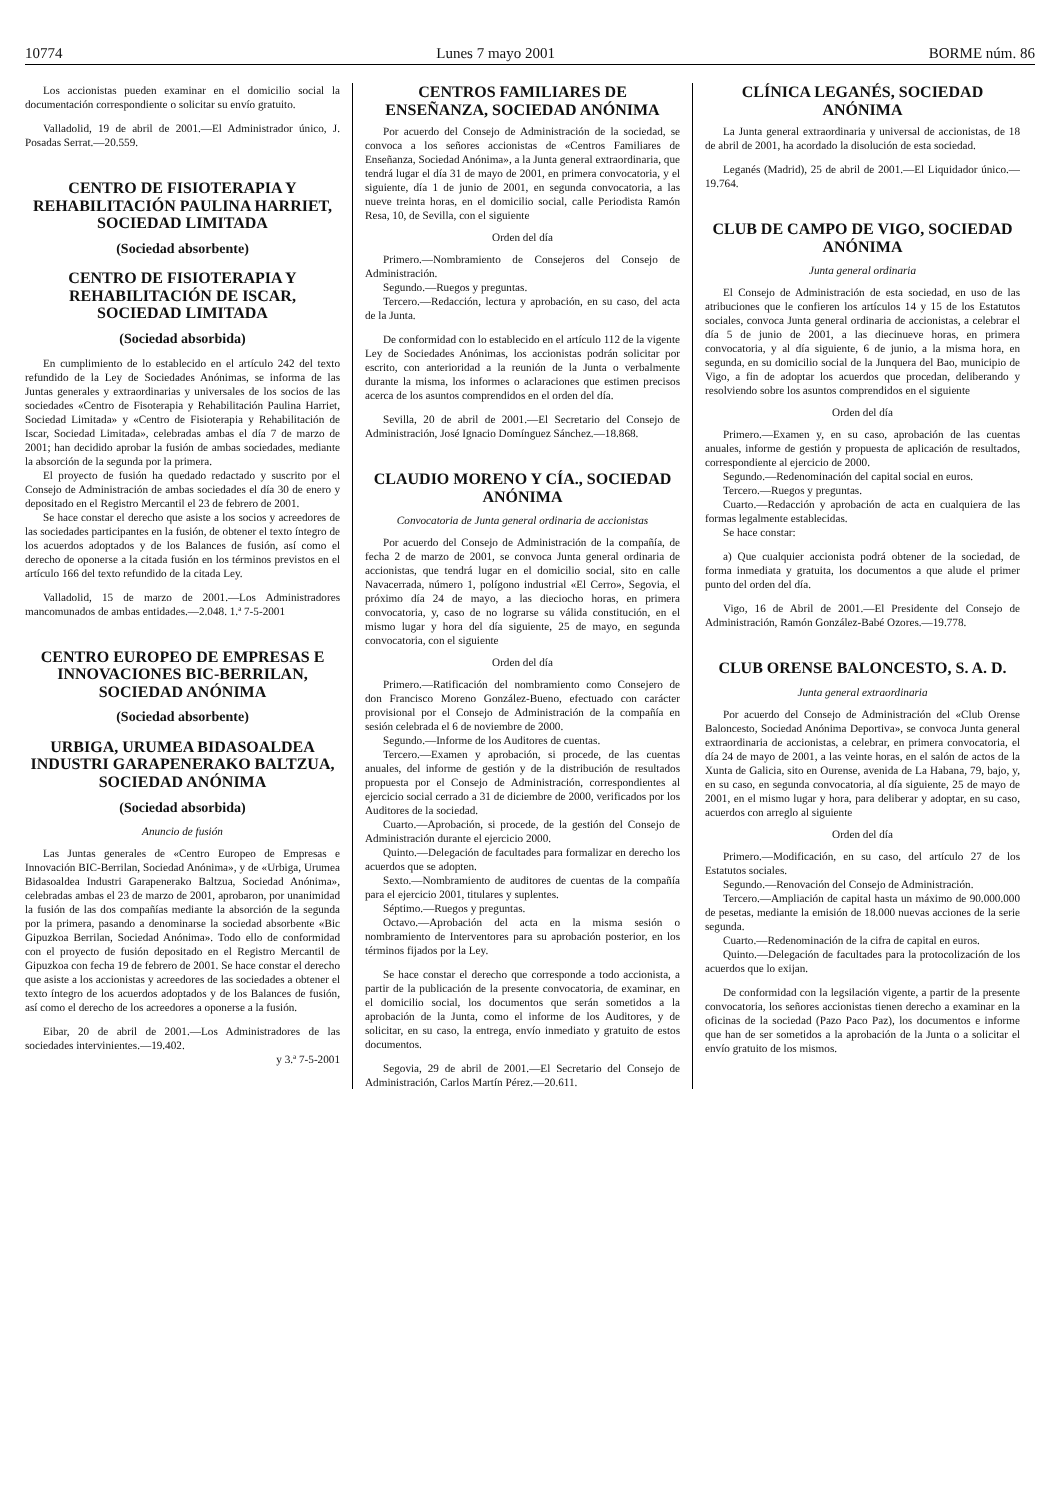10774 Lunes 7 mayo 2001 BORME núm. 86
Los accionistas pueden examinar en el domicilio social la documentación correspondiente o solicitar su envío gratuito.
Valladolid, 19 de abril de 2001.—El Administrador único, J. Posadas Serrat.—20.559.
CENTRO DE FISIOTERAPIA Y REHABILITACIÓN PAULINA HARRIET, SOCIEDAD LIMITADA
(Sociedad absorbente)
CENTRO DE FISIOTERAPIA Y REHABILITACIÓN DE ISCAR, SOCIEDAD LIMITADA
(Sociedad absorbida)
En cumplimiento de lo establecido en el artículo 242 del texto refundido de la Ley de Sociedades Anónimas, se informa de las Juntas generales y extraordinarias y universales de los socios de las sociedades «Centro de Fisoterapia y Rehabilitación Paulina Harriet, Sociedad Limitada» y «Centro de Fisioterapia y Rehabilitación de Iscar, Sociedad Limitada», celebradas ambas el día 7 de marzo de 2001; han decidido aprobar la fusión de ambas sociedades, mediante la absorción de la segunda por la primera.
El proyecto de fusión ha quedado redactado y suscrito por el Consejo de Administración de ambas sociedades el día 30 de enero y depositado en el Registro Mercantil el 23 de febrero de 2001.
Se hace constar el derecho que asiste a los socios y acreedores de las sociedades participantes en la fusión, de obtener el texto íntegro de los acuerdos adoptados y de los Balances de fusión, así como el derecho de oponerse a la citada fusión en los términos previstos en el artículo 166 del texto refundido de la citada Ley.
Valladolid, 15 de marzo de 2001.—Los Administradores mancomunados de ambas entidades.—2.048. 1.ª 7-5-2001
CENTRO EUROPEO DE EMPRESAS E INNOVACIONES BIC-BERRILAN, SOCIEDAD ANÓNIMA
(Sociedad absorbente)
URBIGA, URUMEA BIDASOALDEA INDUSTRI GARAPENERAKO BALTZUA, SOCIEDAD ANÓNIMA
(Sociedad absorbida)
Anuncio de fusión
Las Juntas generales de «Centro Europeo de Empresas e Innovación BIC-Berrilan, Sociedad Anónima», y de «Urbiga, Urumea Bidasoaldea Industri Garapenerako Baltzua, Sociedad Anónima», celebradas ambas el 23 de marzo de 2001, aprobaron, por unanimidad la fusión de las dos compañías mediante la absorción de la segunda por la primera, pasando a denominarse la sociedad absorbente «Bic Gipuzkoa Berrilan, Sociedad Anónima». Todo ello de conformidad con el proyecto de fusión depositado en el Registro Mercantil de Gipuzkoa con fecha 19 de febrero de 2001. Se hace constar el derecho que asiste a los accionistas y acreedores de las sociedades a obtener el texto íntegro de los acuerdos adoptados y de los Balances de fusión, así como el derecho de los acreedores a oponerse a la fusión.
Eibar, 20 de abril de 2001.—Los Administradores de las sociedades intervinientes.—19.402.
y 3.ª 7-5-2001
CENTROS FAMILIARES DE ENSEÑANZA, SOCIEDAD ANÓNIMA
Por acuerdo del Consejo de Administración de la sociedad, se convoca a los señores accionistas de «Centros Familiares de Enseñanza, Sociedad Anónima», a la Junta general extraordinaria, que tendrá lugar el día 31 de mayo de 2001, en primera convocatoria, y el siguiente, día 1 de junio de 2001, en segunda convocatoria, a las nueve treinta horas, en el domicilio social, calle Periodista Ramón Resa, 10, de Sevilla, con el siguiente
Orden del día
Primero.—Nombramiento de Consejeros del Consejo de Administración.
Segundo.—Ruegos y preguntas.
Tercero.—Redacción, lectura y aprobación, en su caso, del acta de la Junta.
De conformidad con lo establecido en el artículo 112 de la vigente Ley de Sociedades Anónimas, los accionistas podrán solicitar por escrito, con anterioridad a la reunión de la Junta o verbalmente durante la misma, los informes o aclaraciones que estimen precisos acerca de los asuntos comprendidos en el orden del día.
Sevilla, 20 de abril de 2001.—El Secretario del Consejo de Administración, José Ignacio Domínguez Sánchez.—18.868.
CLAUDIO MORENO Y CÍA., SOCIEDAD ANÓNIMA
Convocatoria de Junta general ordinaria de accionistas
Por acuerdo del Consejo de Administración de la compañía, de fecha 2 de marzo de 2001, se convoca Junta general ordinaria de accionistas, que tendrá lugar en el domicilio social, sito en calle Navacerrada, número 1, polígono industrial «El Cerro», Segovia, el próximo día 24 de mayo, a las dieciocho horas, en primera convocatoria, y, caso de no lograrse su válida constitución, en el mismo lugar y hora del día siguiente, 25 de mayo, en segunda convocatoria, con el siguiente
Orden del día
Primero.—Ratificación del nombramiento como Consejero de don Francisco Moreno González-Bueno, efectuado con carácter provisional por el Consejo de Administración de la compañía en sesión celebrada el 6 de noviembre de 2000.
Segundo.—Informe de los Auditores de cuentas.
Tercero.—Examen y aprobación, si procede, de las cuentas anuales, del informe de gestión y de la distribución de resultados propuesta por el Consejo de Administración, correspondientes al ejercicio social cerrado a 31 de diciembre de 2000, verificados por los Auditores de la sociedad.
Cuarto.—Aprobación, si procede, de la gestión del Consejo de Administración durante el ejercicio 2000.
Quinto.—Delegación de facultades para formalizar en derecho los acuerdos que se adopten.
Sexto.—Nombramiento de auditores de cuentas de la compañía para el ejercicio 2001, titulares y suplentes.
Séptimo.—Ruegos y preguntas.
Octavo.—Aprobación del acta en la misma sesión o nombramiento de Interventores para su aprobación posterior, en los términos fijados por la Ley.
Se hace constar el derecho que corresponde a todo accionista, a partir de la publicación de la presente convocatoria, de examinar, en el domicilio social, los documentos que serán sometidos a la aprobación de la Junta, como el informe de los Auditores, y de solicitar, en su caso, la entrega, envío inmediato y gratuito de estos documentos.
Segovia, 29 de abril de 2001.—El Secretario del Consejo de Administración, Carlos Martín Pérez.—20.611.
CLÍNICA LEGANÉS, SOCIEDAD ANÓNIMA
La Junta general extraordinaria y universal de accionistas, de 18 de abril de 2001, ha acordado la disolución de esta sociedad.
Leganés (Madrid), 25 de abril de 2001.—El Liquidador único.—19.764.
CLUB DE CAMPO DE VIGO, SOCIEDAD ANÓNIMA
Junta general ordinaria
El Consejo de Administración de esta sociedad, en uso de las atribuciones que le confieren los artículos 14 y 15 de los Estatutos sociales, convoca Junta general ordinaria de accionistas, a celebrar el día 5 de junio de 2001, a las diecinueve horas, en primera convocatoria, y al día siguiente, 6 de junio, a la misma hora, en segunda, en su domicilio social de la Junquera del Bao, municipio de Vigo, a fin de adoptar los acuerdos que procedan, deliberando y resolviendo sobre los asuntos comprendidos en el siguiente
Orden del día
Primero.—Examen y, en su caso, aprobación de las cuentas anuales, informe de gestión y propuesta de aplicación de resultados, correspondiente al ejercicio de 2000.
Segundo.—Redenominación del capital social en euros.
Tercero.—Ruegos y preguntas.
Cuarto.—Redacción y aprobación de acta en cualquiera de las formas legalmente establecidas.
Se hace constar:
a) Que cualquier accionista podrá obtener de la sociedad, de forma inmediata y gratuita, los documentos a que alude el primer punto del orden del día.
Vigo, 16 de Abril de 2001.—El Presidente del Consejo de Administración, Ramón González-Babé Ozores.—19.778.
CLUB ORENSE BALONCESTO, S. A. D.
Junta general extraordinaria
Por acuerdo del Consejo de Administración del «Club Orense Baloncesto, Sociedad Anónima Deportiva», se convoca Junta general extraordinaria de accionistas, a celebrar, en primera convocatoria, el día 24 de mayo de 2001, a las veinte horas, en el salón de actos de la Xunta de Galicia, sito en Ourense, avenida de La Habana, 79, bajo, y, en su caso, en segunda convocatoria, al día siguiente, 25 de mayo de 2001, en el mismo lugar y hora, para deliberar y adoptar, en su caso, acuerdos con arreglo al siguiente
Orden del día
Primero.—Modificación, en su caso, del artículo 27 de los Estatutos sociales.
Segundo.—Renovación del Consejo de Administración.
Tercero.—Ampliación de capital hasta un máximo de 90.000.000 de pesetas, mediante la emisión de 18.000 nuevas acciones de la serie segunda.
Cuarto.—Redenominación de la cifra de capital en euros.
Quinto.—Delegación de facultades para la protocolización de los acuerdos que lo exijan.
De conformidad con la legsilación vigente, a partir de la presente convocatoria, los señores accionistas tienen derecho a examinar en la oficinas de la sociedad (Pazo Paco Paz), los documentos e informe que han de ser sometidos a la aprobación de la Junta o a solicitar el envío gratuito de los mismos.